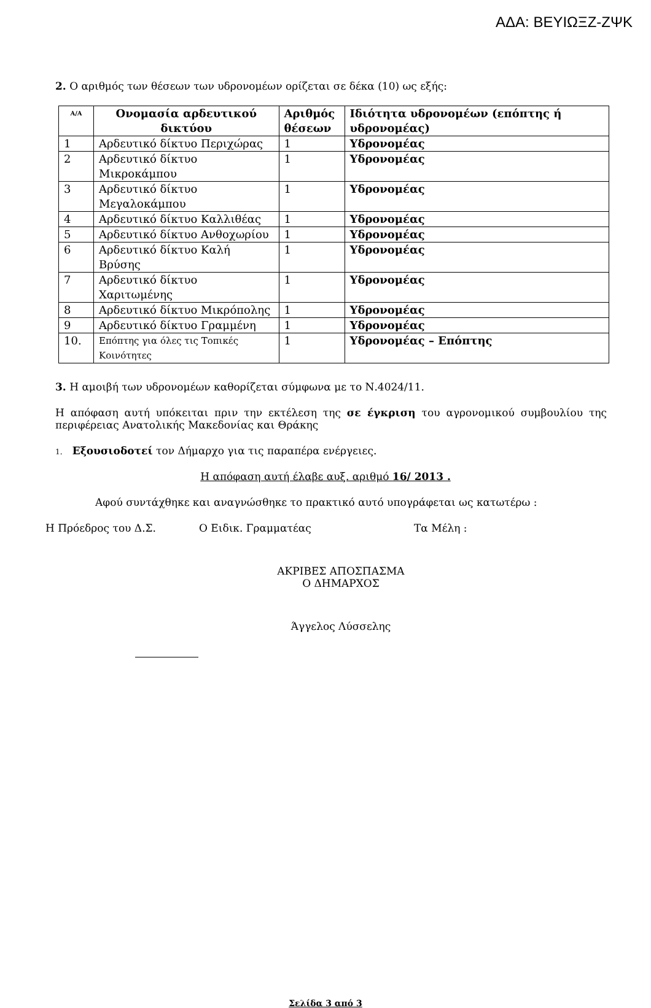ΑΔΑ: ΒΕΥΙΩΞΖ-ΖΨΚ
2. Ο αριθμός των θέσεων των υδρονομέων ορίζεται σε δέκα (10) ως εξής:
| Α/Α | Ονομασία αρδευτικού δικτύου | Αριθμός θέσεων | Ιδιότητα υδρονομέων (επόπτης ή υδρονομέας) |
| --- | --- | --- | --- |
| 1 | Αρδευτικό δίκτυο Περιχώρας | 1 | Υδρονομέας |
| 2 | Αρδευτικό δίκτυο Μικροκάμπου | 1 | Υδρονομέας |
| 3 | Αρδευτικό δίκτυο Μεγαλοκάμπου | 1 | Υδρονομέας |
| 4 | Αρδευτικό δίκτυο Καλλιθέας | 1 | Υδρονομέας |
| 5 | Αρδευτικό δίκτυο Ανθοχωρίου | 1 | Υδρονομέας |
| 6 | Αρδευτικό δίκτυο Καλή Βρύσης | 1 | Υδρονομέας |
| 7 | Αρδευτικό δίκτυο Χαριτωμένης | 1 | Υδρονομέας |
| 8 | Αρδευτικό δίκτυο Μικρόπολης | 1 | Υδρονομέας |
| 9 | Αρδευτικό δίκτυο Γραμμένη | 1 | Υδρονομέας |
| 10. | Επόπτης για όλες τις Τοπικές Κοινότητες | 1 | Υδρονομέας – Επόπτης |
3. Η αμοιβή των υδρονομέων καθορίζεται σύμφωνα με το Ν.4024/11.
Η απόφαση αυτή υπόκειται πριν την εκτέλεση της σε έγκριση του αγρονομικού συμβουλίου της περιφέρειας Ανατολικής Μακεδονίας και Θράκης
1. Εξουσιοδοτεί τον Δήμαρχο για τις παραπέρα ενέργειες.
Η απόφαση αυτή έλαβε αυξ. αριθμό 16/ 2013 .
Αφού συντάχθηκε και αναγνώσθηκε το πρακτικό αυτό υπογράφεται ως κατωτέρω :
Η Πρόεδρος του Δ.Σ. Ο Ειδικ. Γραμματέας Τα Μέλη :
ΑΚΡΙΒΕΣ ΑΠΟΣΠΑΣΜΑ
Ο ΔΗΜΑΡΧΟΣ
Άγγελος Λύσσελης
Σελίδα 3 από 3